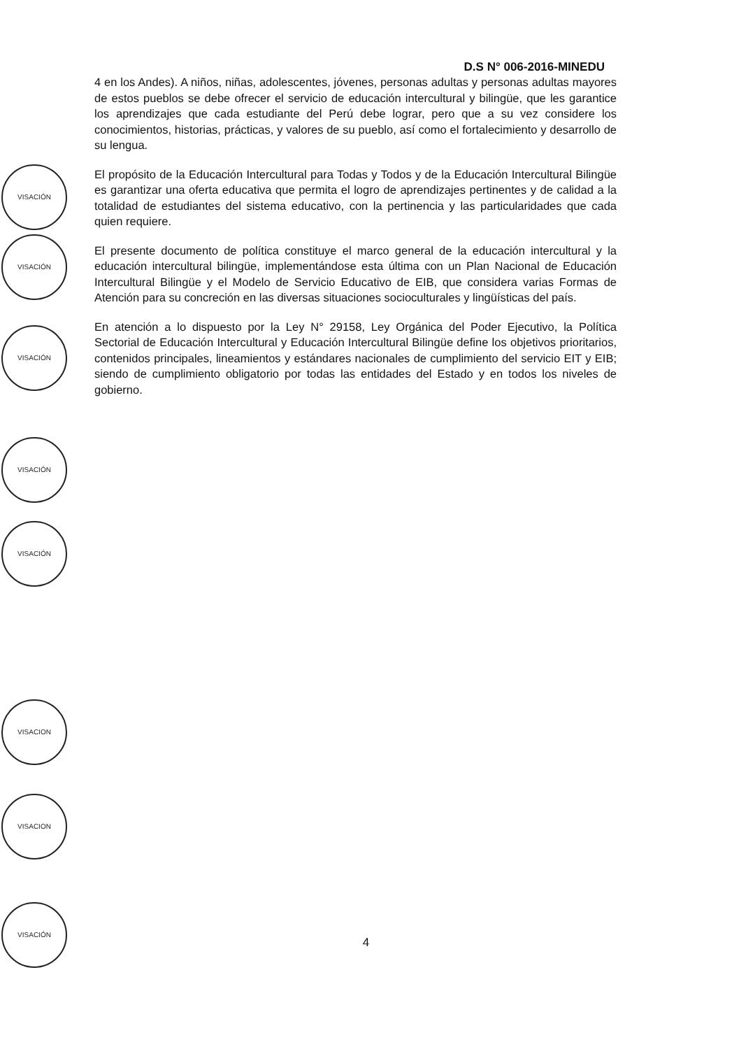D.S N° 006-2016-MINEDU
4 en los Andes). A niños, niñas, adolescentes, jóvenes, personas adultas y personas adultas mayores de estos pueblos se debe ofrecer el servicio de educación intercultural y bilingüe, que les garantice los aprendizajes que cada estudiante del Perú debe lograr, pero que a su vez considere los conocimientos, historias, prácticas, y valores de su pueblo, así como el fortalecimiento y desarrollo de su lengua.
El propósito de la Educación Intercultural para Todas y Todos y de la Educación Intercultural Bilingüe es garantizar una oferta educativa que permita el logro de aprendizajes pertinentes y de calidad a la totalidad de estudiantes del sistema educativo, con la pertinencia y las particularidades que cada quien requiere.
El presente documento de política constituye el marco general de la educación intercultural y la educación intercultural bilingüe, implementándose esta última con un Plan Nacional de Educación Intercultural Bilingüe y el Modelo de Servicio Educativo de EIB, que considera varias Formas de Atención para su concreción en las diversas situaciones socioculturales y lingüísticas del país.
En atención a lo dispuesto por la Ley N° 29158, Ley Orgánica del Poder Ejecutivo, la Política Sectorial de Educación Intercultural y Educación Intercultural Bilingüe define los objetivos prioritarios, contenidos principales, lineamientos y estándares nacionales de cumplimiento del servicio EIT y EIB; siendo de cumplimiento obligatorio por todas las entidades del Estado y en todos los niveles de gobierno.
VISACIÓN
VISACIÓN
VISACIÓN
VISACIÓN
VISACIÓN
VISACION
VISACION
VISACIÓN
4